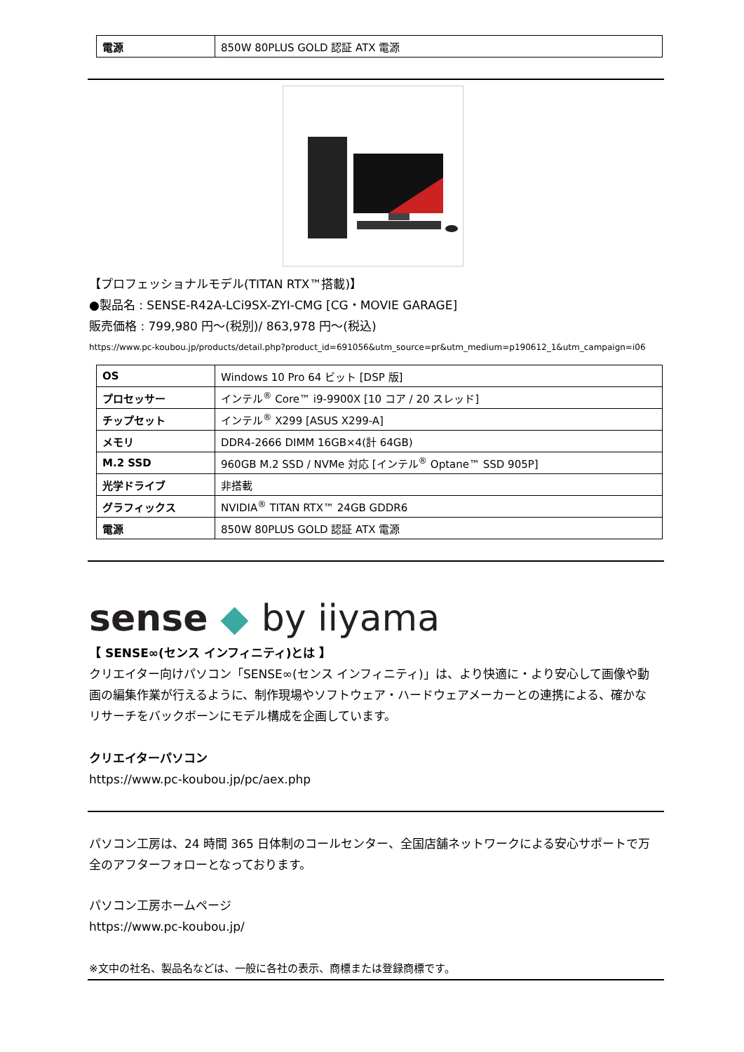| 電源 | 850W 80PLUS GOLD 認証 ATX 電源 |
【プロフェッショナルモデル(TITAN RTX™搭載)】
●製品名 : SENSE-R42A-LCi9SX-ZYI-CMG [CG・MOVIE GARAGE]
販売価格 : 799,980 円～(税別)/ 863,978 円～(税込)
https://www.pc-koubou.jp/products/detail.php?product_id=691056&utm_source=pr&utm_medium=p190612_1&utm_campaign=i06
| OS | Windows 10 Pro 64 ビット [DSP 版] |
| プロセッサー | インテル<sup>®</sup> Core™ i9-9900X [10 コア / 20 スレッド] |
| チップセット | インテル<sup>®</sup> X299 [ASUS X299-A] |
| メモリ | DDR4-2666 DIMM 16GB×4(計 64GB) |
| M.2 SSD | 960GB M.2 SSD / NVMe 対応 [インテル<sup>®</sup> Optane™ SSD 905P] |
| 光学ドライブ | 非搭載 |
| グラフィックス | NVIDIA<sup>®</sup> TITAN RTX™ 24GB GDDR6 |
| 電源 | 850W 80PLUS GOLD 認証 ATX 電源 |
sense ◆ by iiyama
【 SENSE∞(センス インフィニティ)とは 】
クリエイター向けパソコン「SENSE∞(センス インフィニティ)」は、より快適に・より安心して画像や動画の編集作業が行えるように、制作現場やソフトウェア・ハードウェアメーカーとの連携による、確かなリサーチをバックボーンにモデル構成を企画しています。
クリエイターパソコン
https://www.pc-koubou.jp/pc/aex.php
パソコン工房は、24 時間 365 日体制のコールセンター、全国店舗ネットワークによる安心サポートで万全のアフターフォローとなっております。
パソコン工房ホームページ
https://www.pc-koubou.jp/
※文中の社名、製品名などは、一般に各社の表示、商標または登録商標です。